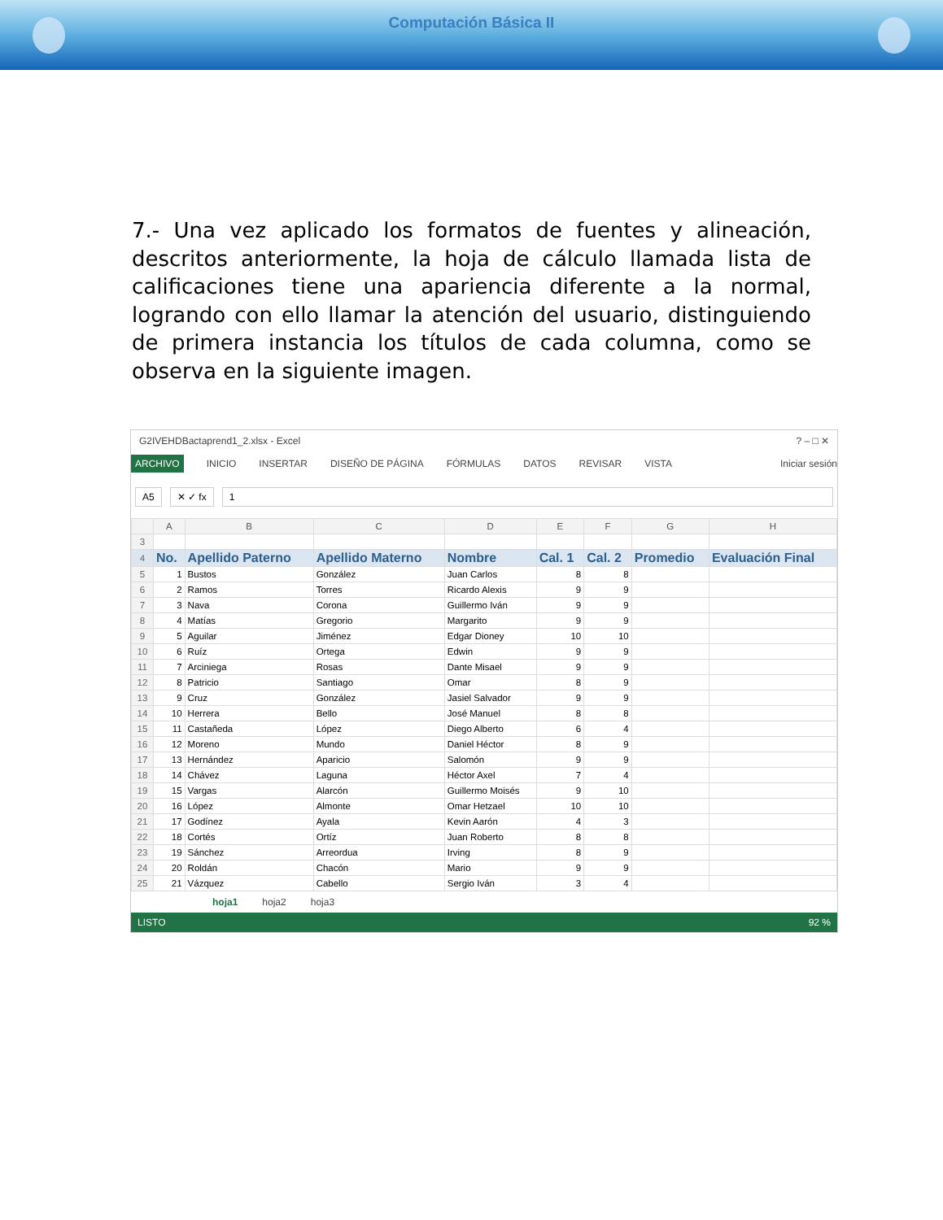Computación Básica II
7.- Una vez aplicado los formatos de fuentes y alineación, descritos anteriormente, la hoja de cálculo llamada lista de calificaciones tiene una apariencia diferente a la normal, logrando con ello llamar la atención del usuario, distinguiendo de primera instancia los títulos de cada columna, como se observa en la siguiente imagen.
G2IVEHDBactaprend1_2.xlsx - Excel? – □ ✕
ARCHIVO INICIO INSERTAR DISEÑO DE PÁGINA FÓRMULAS DATOS REVISAR VISTA Iniciar sesión
A5 ✕ ✓ fx 1
| | A | B | C | D | E | F | G | H |
| --- | --- | --- | --- | --- | --- | --- | --- | --- |
| 3 | | | | | | | | |
| 4 | No. | Apellido Paterno | Apellido Materno | Nombre | Cal. 1 | Cal. 2 | Promedio | Evaluación Final |
| 5 | 1 | Bustos | González | Juan Carlos | 8 | 8 | | |
| 6 | 2 | Ramos | Torres | Ricardo Alexis | 9 | 9 | | |
| 7 | 3 | Nava | Corona | Guillermo Iván | 9 | 9 | | |
| 8 | 4 | Matías | Gregorio | Margarito | 9 | 9 | | |
| 9 | 5 | Aguilar | Jiménez | Edgar Dioney | 10 | 10 | | |
| 10 | 6 | Ruíz | Ortega | Edwin | 9 | 9 | | |
| 11 | 7 | Arciniega | Rosas | Dante Misael | 9 | 9 | | |
| 12 | 8 | Patricio | Santiago | Omar | 8 | 9 | | |
| 13 | 9 | Cruz | González | Jasiel Salvador | 9 | 9 | | |
| 14 | 10 | Herrera | Bello | José Manuel | 8 | 8 | | |
| 15 | 11 | Castañeda | López | Diego Alberto | 6 | 4 | | |
| 16 | 12 | Moreno | Mundo | Daniel Héctor | 8 | 9 | | |
| 17 | 13 | Hernández | Aparicio | Salomón | 9 | 9 | | |
| 18 | 14 | Chávez | Laguna | Héctor Axel | 7 | 4 | | |
| 19 | 15 | Vargas | Alarcón | Guillermo Moisés | 9 | 10 | | |
| 20 | 16 | López | Almonte | Omar Hetzael | 10 | 10 | | |
| 21 | 17 | Godínez | Ayala | Kevin Aarón | 4 | 3 | | |
| 22 | 18 | Cortés | Ortíz | Juan Roberto | 8 | 8 | | |
| 23 | 19 | Sánchez | Arreordua | Irving | 8 | 9 | | |
| 24 | 20 | Roldán | Chacón | Mario | 9 | 9 | | |
| 25 | 21 | Vázquez | Cabello | Sergio Iván | 3 | 4 | | |
hoja1 hoja2 hoja3
LISTO 92 %